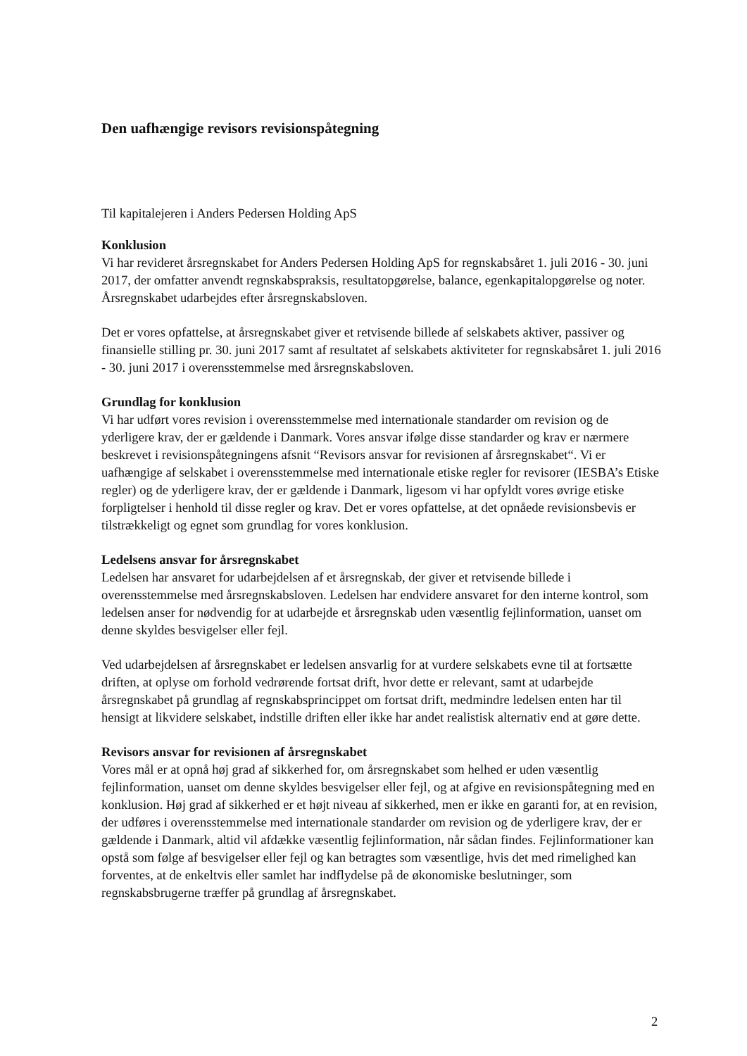Den uafhængige revisors revisionspåtegning
Til kapitalejeren i Anders Pedersen Holding ApS
Konklusion
Vi har revideret årsregnskabet for Anders Pedersen Holding ApS for regnskabsåret 1. juli 2016 - 30. juni 2017, der omfatter anvendt regnskabspraksis, resultatopgørelse, balance, egenkapitalopgørelse og noter. Årsregnskabet udarbejdes efter årsregnskabsloven.
Det er vores opfattelse, at årsregnskabet giver et retvisende billede af selskabets aktiver, passiver og finansielle stilling pr. 30. juni 2017 samt af resultatet af selskabets aktiviteter for regnskabsåret 1. juli 2016 - 30. juni 2017 i overensstemmelse med årsregnskabsloven.
Grundlag for konklusion
Vi har udført vores revision i overensstemmelse med internationale standarder om revision og de yderligere krav, der er gældende i Danmark. Vores ansvar ifølge disse standarder og krav er nærmere beskrevet i revisionspåtegningens afsnit “Revisors ansvar for revisionen af årsregnskabet“. Vi er uafhængige af selskabet i overensstemmelse med internationale etiske regler for revisorer (IESBA’s Etiske regler) og de yderligere krav, der er gældende i Danmark, ligesom vi har opfyldt vores øvrige etiske forpligtelser i henhold til disse regler og krav. Det er vores opfattelse, at det opnåede revisionsbevis er tilstrækkeligt og egnet som grundlag for vores konklusion.
Ledelsens ansvar for årsregnskabet
Ledelsen har ansvaret for udarbejdelsen af et årsregnskab, der giver et retvisende billede i overensstemmelse med årsregnskabsloven. Ledelsen har endvidere ansvaret for den interne kontrol, som ledelsen anser for nødvendig for at udarbejde et årsregnskab uden væsentlig fejlinformation, uanset om denne skyldes besvigelser eller fejl.
Ved udarbejdelsen af årsregnskabet er ledelsen ansvarlig for at vurdere selskabets evne til at fortsætte driften, at oplyse om forhold vedrørende fortsat drift, hvor dette er relevant, samt at udarbejde årsregnskabet på grundlag af regnskabsprincippet om fortsat drift, medmindre ledelsen enten har til hensigt at likvidere selskabet, indstille driften eller ikke har andet realistisk alternativ end at gøre dette.
Revisors ansvar for revisionen af årsregnskabet
Vores mål er at opnå høj grad af sikkerhed for, om årsregnskabet som helhed er uden væsentlig fejlinformation, uanset om denne skyldes besvigelser eller fejl, og at afgive en revisionspåtegning med en konklusion. Høj grad af sikkerhed er et højt niveau af sikkerhed, men er ikke en garanti for, at en revision, der udføres i overensstemmelse med internationale standarder om revision og de yderligere krav, der er gældende i Danmark, altid vil afdække væsentlig fejlinformation, når sådan findes. Fejlinformationer kan opstå som følge af besvigelser eller fejl og kan betragtes som væsentlige, hvis det med rimelighed kan forventes, at de enkeltvis eller samlet har indflydelse på de økonomiske beslutninger, som regnskabsbrugerne træffer på grundlag af årsregnskabet.
2